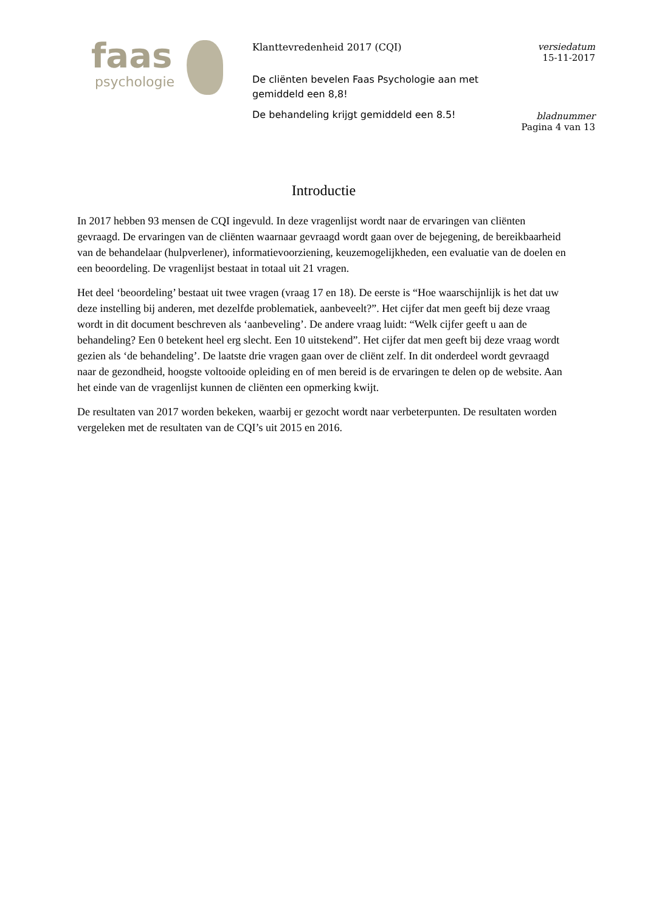faas
psychologie
Klanttevredenheid 2017 (CQI)
De cliënten bevelen Faas Psychologie aan met gemiddeld een 8,8!
De behandeling krijgt gemiddeld een 8.5!
versiedatum
15-11-2017
bladnummer
Pagina 4 van 13
Introductie
In 2017 hebben 93 mensen de CQI ingevuld. In deze vragenlijst wordt naar de ervaringen van cliënten gevraagd. De ervaringen van de cliënten waarnaar gevraagd wordt gaan over de bejegening, de bereikbaarheid van de behandelaar (hulpverlener), informatievoorziening, keuzemogelijkheden, een evaluatie van de doelen en een beoordeling. De vragenlijst bestaat in totaal uit 21 vragen.
Het deel ‘beoordeling’ bestaat uit twee vragen (vraag 17 en 18). De eerste is “Hoe waarschijnlijk is het dat uw deze instelling bij anderen, met dezelfde problematiek, aanbeveelt?”. Het cijfer dat men geeft bij deze vraag wordt in dit document beschreven als ‘aanbeveling’. De andere vraag luidt: “Welk cijfer geeft u aan de behandeling? Een 0 betekent heel erg slecht. Een 10 uitstekend”. Het cijfer dat men geeft bij deze vraag wordt gezien als ‘de behandeling’. De laatste drie vragen gaan over de cliënt zelf. In dit onderdeel wordt gevraagd naar de gezondheid, hoogste voltooide opleiding en of men bereid is de ervaringen te delen op de website. Aan het einde van de vragenlijst kunnen de cliënten een opmerking kwijt.
De resultaten van 2017 worden bekeken, waarbij er gezocht wordt naar verbeterpunten. De resultaten worden vergeleken met de resultaten van de CQI’s uit 2015 en 2016.